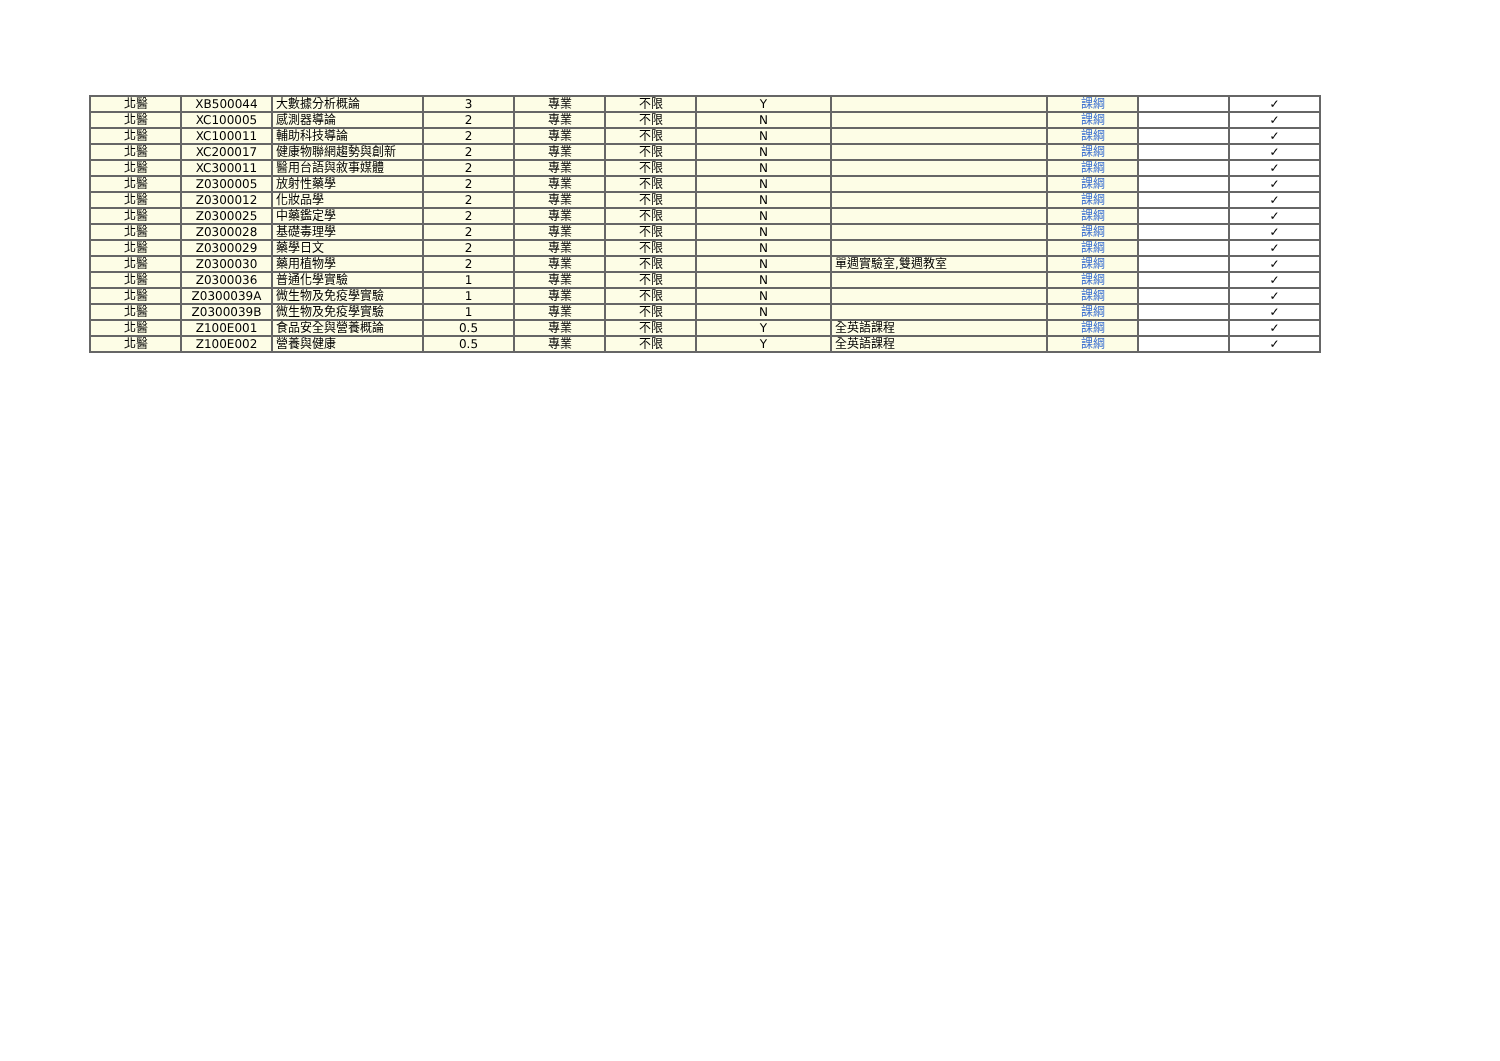| 北醫 | XB500044 | 大數據分析概論 | 3 | 專業 | 不限 | Y | | 課綱 | | ✓ |
| 北醫 | XC100005 | 感測器導論 | 2 | 專業 | 不限 | N | | 課綱 | | ✓ |
| 北醫 | XC100011 | 輔助科技導論 | 2 | 專業 | 不限 | N | | 課綱 | | ✓ |
| 北醫 | XC200017 | 健康物聯網趨勢與創新 | 2 | 專業 | 不限 | N | | 課綱 | | ✓ |
| 北醫 | XC300011 | 醫用台語與敘事媒體 | 2 | 專業 | 不限 | N | | 課綱 | | ✓ |
| 北醫 | Z0300005 | 放射性藥學 | 2 | 專業 | 不限 | N | | 課綱 | | ✓ |
| 北醫 | Z0300012 | 化妝品學 | 2 | 專業 | 不限 | N | | 課綱 | | ✓ |
| 北醫 | Z0300025 | 中藥鑑定學 | 2 | 專業 | 不限 | N | | 課綱 | | ✓ |
| 北醫 | Z0300028 | 基礎毒理學 | 2 | 專業 | 不限 | N | | 課綱 | | ✓ |
| 北醫 | Z0300029 | 藥學日文 | 2 | 專業 | 不限 | N | | 課綱 | | ✓ |
| 北醫 | Z0300030 | 藥用植物學 | 2 | 專業 | 不限 | N | 單週實驗室,雙週教室 | 課綱 | | ✓ |
| 北醫 | Z0300036 | 普通化學實驗 | 1 | 專業 | 不限 | N | | 課綱 | | ✓ |
| 北醫 | Z0300039A | 微生物及免疫學實驗 | 1 | 專業 | 不限 | N | | 課綱 | | ✓ |
| 北醫 | Z0300039B | 微生物及免疫學實驗 | 1 | 專業 | 不限 | N | | 課綱 | | ✓ |
| 北醫 | Z100E001 | 食品安全與營養概論 | 0.5 | 專業 | 不限 | Y | 全英語課程 | 課綱 | | ✓ |
| 北醫 | Z100E002 | 營養與健康 | 0.5 | 專業 | 不限 | Y | 全英語課程 | 課綱 | | ✓ |